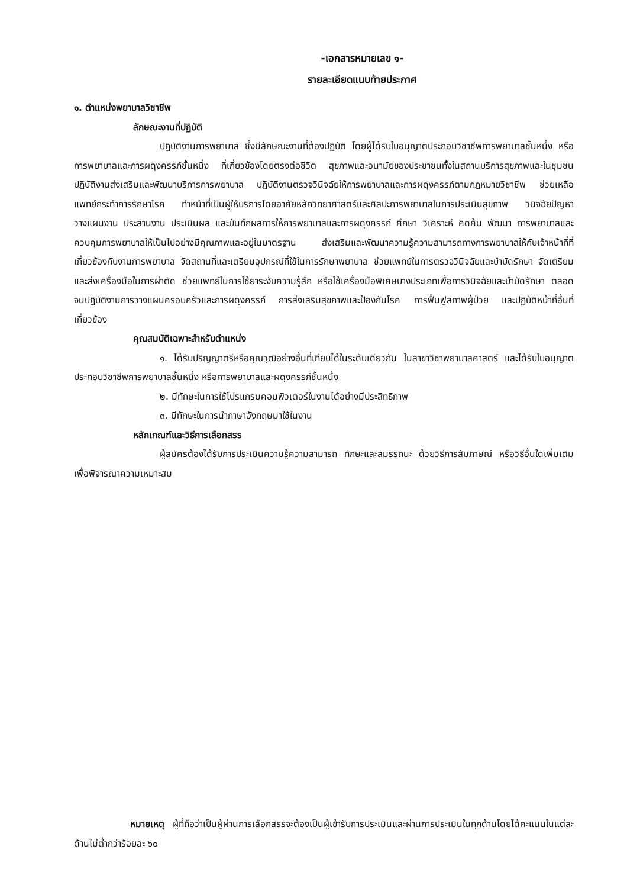-เอกสารหมายเลข ๑-
รายละเอียดแนบท้ายประกาศ
๑. ตำแหน่งพยาบาลวิชาชีพ
ลักษณะงานที่ปฏิบัติ
ปฏิบัติงานการพยาบาล ซึ่งมีลักษณะงานที่ต้องปฏิบัติ โดยผู้ได้รับใบอนุญาตประกอบวิชาชีพการพยาบาลชั้นหนึ่ง หรือการพยาบาลและการผดุงครรภ์ชั้นหนึ่ง ที่เกี่ยวข้องโดยตรงต่อชีวิต สุขภาพและอนามัยของประชาชนทั้งในสถานบริการสุขภาพและในชุมชน ปฏิบัติงานส่งเสริมและพัฒนาบริการการพยาบาล ปฏิบัติงานตรวจวินิจฉัยให้การพยาบาลและการผดุงครรภ์ตามกฎหมายวิชาชีพ ช่วยเหลือแพทย์กระทำการรักษาโรค ทำหน้าที่เป็นผู้ให้บริการโดยอาศัยหลักวิทยาศาสตร์และศิลปะการพยาบาลในการประเมินสุขภาพ วินิจฉัยปัญหา วางแผนงาน ประสานงาน ประเมินผล และบันทึกผลการให้การพยาบาลและการผดุงครรภ์ ศึกษา วิเคราะห์ คิดค้น พัฒนา การพยาบาลและควบคุมการพยาบาลให้เป็นไปอย่างมีคุณภาพและอยู่ในมาตรฐาน ส่งเสริมและพัฒนาความรู้ความสามารถทางการพยาบาลให้กับเจ้าหน้าที่ที่เกี่ยวข้องกับงานการพยาบาล จัดสถานที่และเตรียมอุปกรณ์ที่ใช้ในการรักษาพยาบาล ช่วยแพทย์ในการตรวจวินิจฉัยและบำบัดรักษา จัดเตรียมและส่งเครื่องมือในการผ่าตัด ช่วยแพทย์ในการใช้ยาระงับความรู้สึก หรือใช้เครื่องมือพิเศษบางประเภทเพื่อการวินิจฉัยและบำบัดรักษา ตลอดจนปฏิบัติงานการวางแผนครอบครัวและการผดุงครรภ์ การส่งเสริมสุขภาพและป้องกันโรค การฟื้นฟูสภาพผู้ป่วย และปฏิบัติหน้าที่อื่นที่เกี่ยวข้อง
คุณสมบัติเฉพาะสำหรับตำแหน่ง
๑. ได้รับปริญญาตรีหรือคุณวุฒิอย่างอื่นที่เทียบได้ในระดับเดียวกัน ในสาขาวิชาพยาบาลศาสตร์ และได้รับใบอนุญาตประกอบวิชาชีพการพยาบาลชั้นหนึ่ง หรือการพยาบาลและผดุงครรภ์ชั้นหนึ่ง
๒. มีทักษะในการใช้โปรแกรมคอมพิวเตอร์ในงานได้อย่างมีประสิทธิภาพ
๓. มีทักษะในการนำภาษาอังกฤษมาใช้ในงาน
หลักเกณฑ์และวิธีการเลือกสรร
ผู้สมัครต้องได้รับการประเมินความรู้ความสามารถ ทักษะและสมรรถนะ ด้วยวิธีการสัมภาษณ์ หรือวิธีอื่นใดเพิ่มเติมเพื่อพิจารณาความเหมาะสม
หมายเหตุ ผู้ที่ถือว่าเป็นผู้ผ่านการเลือกสรรจะต้องเป็นผู้เข้ารับการประเมินและผ่านการประเมินในทุกด้านโดยได้คะแนนในแต่ละด้านไม่ต่ำกว่าร้อยละ ๖๐